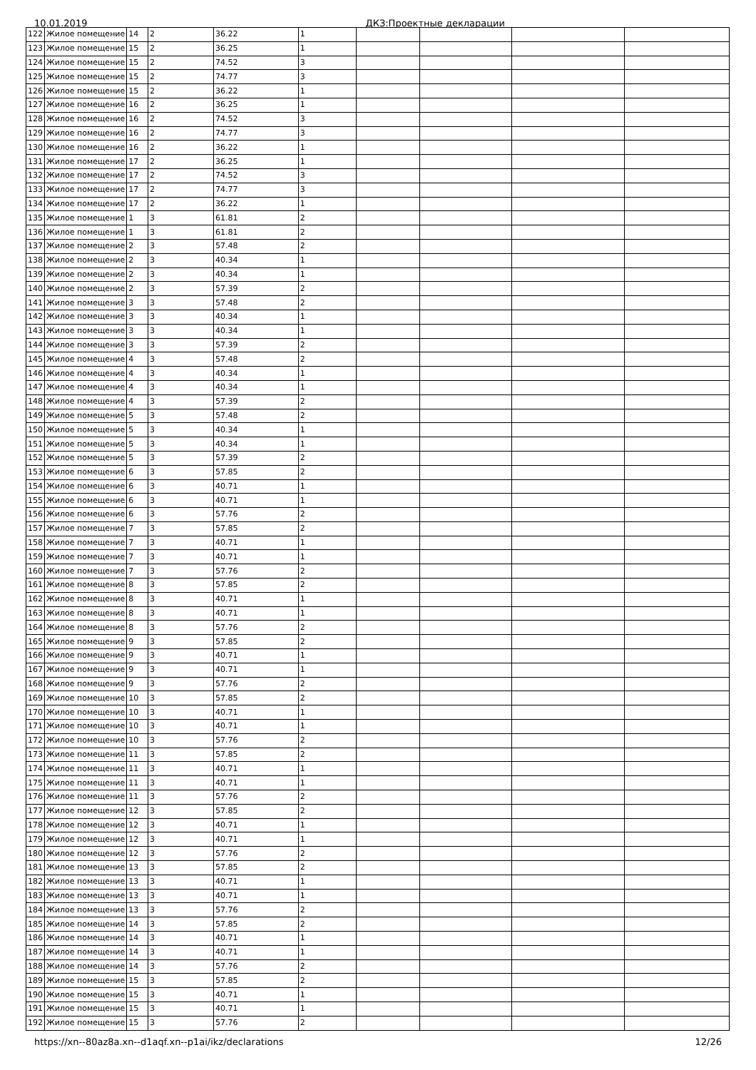10.01.2019 ДКЗ:Проектные декларации
| 122 | Жилое помещение | 14 | 2 | 36.22 | 1 | | | | |
| 123 | Жилое помещение | 15 | 2 | 36.25 | 1 | | | | |
| 124 | Жилое помещение | 15 | 2 | 74.52 | 3 | | | | |
| 125 | Жилое помещение | 15 | 2 | 74.77 | 3 | | | | |
| 126 | Жилое помещение | 15 | 2 | 36.22 | 1 | | | | |
| 127 | Жилое помещение | 16 | 2 | 36.25 | 1 | | | | |
| 128 | Жилое помещение | 16 | 2 | 74.52 | 3 | | | | |
| 129 | Жилое помещение | 16 | 2 | 74.77 | 3 | | | | |
| 130 | Жилое помещение | 16 | 2 | 36.22 | 1 | | | | |
| 131 | Жилое помещение | 17 | 2 | 36.25 | 1 | | | | |
| 132 | Жилое помещение | 17 | 2 | 74.52 | 3 | | | | |
| 133 | Жилое помещение | 17 | 2 | 74.77 | 3 | | | | |
| 134 | Жилое помещение | 17 | 2 | 36.22 | 1 | | | | |
| 135 | Жилое помещение | 1 | 3 | 61.81 | 2 | | | | |
| 136 | Жилое помещение | 1 | 3 | 61.81 | 2 | | | | |
| 137 | Жилое помещение | 2 | 3 | 57.48 | 2 | | | | |
| 138 | Жилое помещение | 2 | 3 | 40.34 | 1 | | | | |
| 139 | Жилое помещение | 2 | 3 | 40.34 | 1 | | | | |
| 140 | Жилое помещение | 2 | 3 | 57.39 | 2 | | | | |
| 141 | Жилое помещение | 3 | 3 | 57.48 | 2 | | | | |
| 142 | Жилое помещение | 3 | 3 | 40.34 | 1 | | | | |
| 143 | Жилое помещение | 3 | 3 | 40.34 | 1 | | | | |
| 144 | Жилое помещение | 3 | 3 | 57.39 | 2 | | | | |
| 145 | Жилое помещение | 4 | 3 | 57.48 | 2 | | | | |
| 146 | Жилое помещение | 4 | 3 | 40.34 | 1 | | | | |
| 147 | Жилое помещение | 4 | 3 | 40.34 | 1 | | | | |
| 148 | Жилое помещение | 4 | 3 | 57.39 | 2 | | | | |
| 149 | Жилое помещение | 5 | 3 | 57.48 | 2 | | | | |
| 150 | Жилое помещение | 5 | 3 | 40.34 | 1 | | | | |
| 151 | Жилое помещение | 5 | 3 | 40.34 | 1 | | | | |
| 152 | Жилое помещение | 5 | 3 | 57.39 | 2 | | | | |
| 153 | Жилое помещение | 6 | 3 | 57.85 | 2 | | | | |
| 154 | Жилое помещение | 6 | 3 | 40.71 | 1 | | | | |
| 155 | Жилое помещение | 6 | 3 | 40.71 | 1 | | | | |
| 156 | Жилое помещение | 6 | 3 | 57.76 | 2 | | | | |
| 157 | Жилое помещение | 7 | 3 | 57.85 | 2 | | | | |
| 158 | Жилое помещение | 7 | 3 | 40.71 | 1 | | | | |
| 159 | Жилое помещение | 7 | 3 | 40.71 | 1 | | | | |
| 160 | Жилое помещение | 7 | 3 | 57.76 | 2 | | | | |
| 161 | Жилое помещение | 8 | 3 | 57.85 | 2 | | | | |
| 162 | Жилое помещение | 8 | 3 | 40.71 | 1 | | | | |
| 163 | Жилое помещение | 8 | 3 | 40.71 | 1 | | | | |
| 164 | Жилое помещение | 8 | 3 | 57.76 | 2 | | | | |
| 165 | Жилое помещение | 9 | 3 | 57.85 | 2 | | | | |
| 166 | Жилое помещение | 9 | 3 | 40.71 | 1 | | | | |
| 167 | Жилое помещение | 9 | 3 | 40.71 | 1 | | | | |
| 168 | Жилое помещение | 9 | 3 | 57.76 | 2 | | | | |
| 169 | Жилое помещение | 10 | 3 | 57.85 | 2 | | | | |
| 170 | Жилое помещение | 10 | 3 | 40.71 | 1 | | | | |
| 171 | Жилое помещение | 10 | 3 | 40.71 | 1 | | | | |
| 172 | Жилое помещение | 10 | 3 | 57.76 | 2 | | | | |
| 173 | Жилое помещение | 11 | 3 | 57.85 | 2 | | | | |
| 174 | Жилое помещение | 11 | 3 | 40.71 | 1 | | | | |
| 175 | Жилое помещение | 11 | 3 | 40.71 | 1 | | | | |
| 176 | Жилое помещение | 11 | 3 | 57.76 | 2 | | | | |
| 177 | Жилое помещение | 12 | 3 | 57.85 | 2 | | | | |
| 178 | Жилое помещение | 12 | 3 | 40.71 | 1 | | | | |
| 179 | Жилое помещение | 12 | 3 | 40.71 | 1 | | | | |
| 180 | Жилое помещение | 12 | 3 | 57.76 | 2 | | | | |
| 181 | Жилое помещение | 13 | 3 | 57.85 | 2 | | | | |
| 182 | Жилое помещение | 13 | 3 | 40.71 | 1 | | | | |
| 183 | Жилое помещение | 13 | 3 | 40.71 | 1 | | | | |
| 184 | Жилое помещение | 13 | 3 | 57.76 | 2 | | | | |
| 185 | Жилое помещение | 14 | 3 | 57.85 | 2 | | | | |
| 186 | Жилое помещение | 14 | 3 | 40.71 | 1 | | | | |
| 187 | Жилое помещение | 14 | 3 | 40.71 | 1 | | | | |
| 188 | Жилое помещение | 14 | 3 | 57.76 | 2 | | | | |
| 189 | Жилое помещение | 15 | 3 | 57.85 | 2 | | | | |
| 190 | Жилое помещение | 15 | 3 | 40.71 | 1 | | | | |
| 191 | Жилое помещение | 15 | 3 | 40.71 | 1 | | | | |
| 192 | Жилое помещение | 15 | 3 | 57.76 | 2 | | | | |
https://xn--80az8a.xn--d1aqf.xn--p1ai/ikz/declarations 12/26